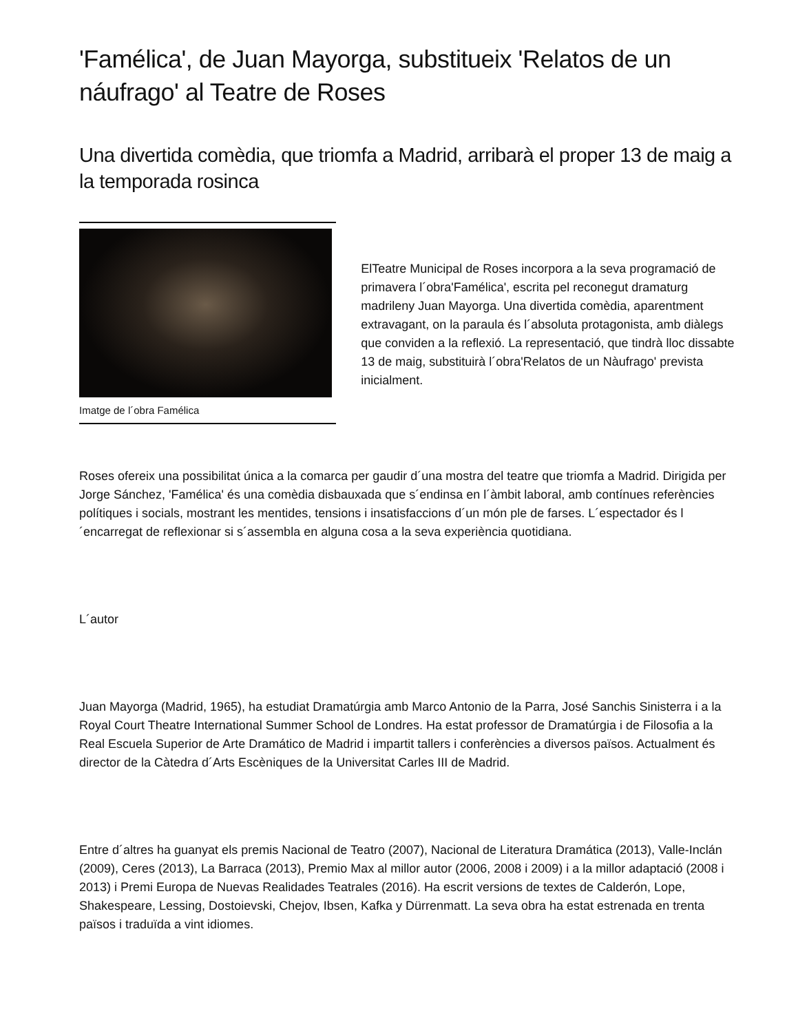'Famélica', de Juan Mayorga, substitueix 'Relatos de un náufrago' al Teatre de Roses
Una divertida comèdia, que triomfa a Madrid, arribarà el proper 13 de maig a la temporada rosinca
Imatge de l´obra Famélica
ElTeatre Municipal de Roses incorpora a la seva programació de primavera l´obra'Famélica', escrita pel reconegut dramaturg madrileny Juan Mayorga. Una divertida comèdia, aparentment extravagant, on la paraula és l´absoluta protagonista, amb diàlegs que conviden a la reflexió. La representació, que tindrà lloc dissabte 13 de maig, substituirà l´obra'Relatos de un Nàufrago' prevista inicialment.
Roses ofereix una possibilitat única a la comarca per gaudir d´una mostra del teatre que triomfa a Madrid. Dirigida per Jorge Sánchez, 'Famélica' és una comèdia disbauxada que s´endinsa en l´àmbit laboral, amb contínues referències polítiques i socials, mostrant les mentides, tensions i insatisfaccions d´un món ple de farses. L´espectador és l´encarregat de reflexionar si s´assembla en alguna cosa a la seva experiència quotidiana.
L´autor
Juan Mayorga (Madrid, 1965), ha estudiat Dramatúrgia amb Marco Antonio de la Parra, José Sanchis Sinisterra i a la Royal Court Theatre International Summer School de Londres. Ha estat professor de Dramatúrgia i de Filosofia a la Real Escuela Superior de Arte Dramático de Madrid i impartit tallers i conferències a diversos països. Actualment és director de la Càtedra d´Arts Escèniques de la Universitat Carles III de Madrid.
Entre d´altres ha guanyat els premis Nacional de Teatro (2007), Nacional de Literatura Dramática (2013), Valle-Inclán (2009), Ceres (2013), La Barraca (2013), Premio Max al millor autor (2006, 2008 i 2009) i a la millor adaptació (2008 i 2013) i Premi Europa de Nuevas Realidades Teatrales (2016). Ha escrit versions de textes de Calderón, Lope, Shakespeare, Lessing, Dostoievski, Chejov, Ibsen, Kafka y Dürrenmatt. La seva obra ha estat estrenada en trenta països i traduïda a vint idiomes.